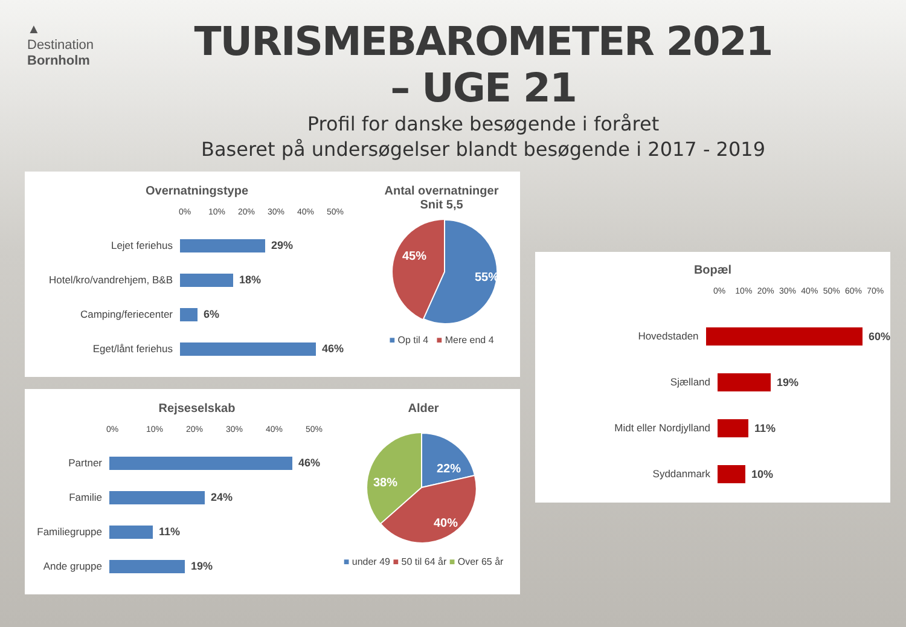▲
Destination
Bornholm
TURISMEBAROMETER 2021 – UGE 21
Profil for danske besøgende i foråret
Baseret på undersøgelser blandt besøgende i 2017 - 2019
Overnatningstype
0% 10% 20% 30% 40% 50%
Lejet feriehus 29%
Hotel/kro/vandrehjem, B&B
18%
Camping/feriecenter 6%
Eget/lånt feriehus 46%
Antal overnatninger
Snit 5,5
55%
45%
■ Op til 4 ■ Mere end 4
Rejseselskab
0% 10% 20% 30% 40% 50%
Partner 46%
Familie 24%
Familiegruppe
11%
Ande gruppe 19%
Alder
22%
40%
38%
■ under 49 ■ 50 til 64 år ■ Over 65 år
Bopæl
0% 10% 20% 30% 40% 50% 60% 70%
Hovedstaden 60%
Sjælland 19%
Midt eller Nordjylland 11%
Syddanmark 10%